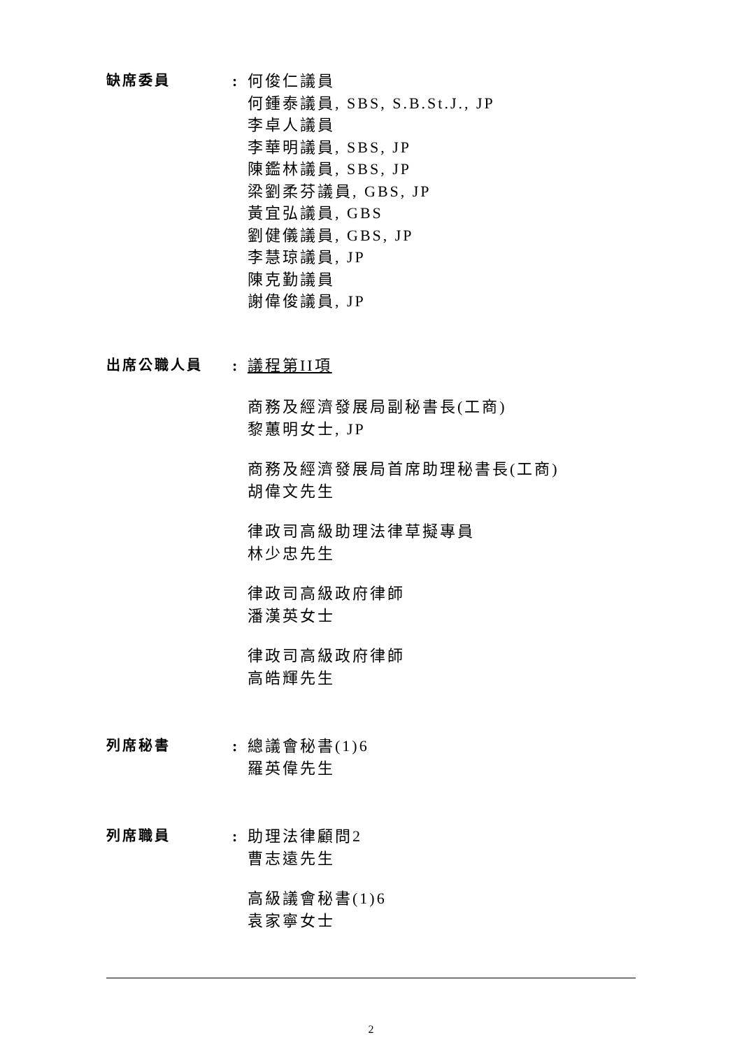缺席委員 : 何俊仁議員
何鍾泰議員, SBS, S.B.St.J., JP
李卓人議員
李華明議員, SBS, JP
陳鑑林議員, SBS, JP
梁劉柔芬議員, GBS, JP
黃宜弘議員, GBS
劉健儀議員, GBS, JP
李慧琼議員, JP
陳克勤議員
謝偉俊議員, JP
出席公職人員 : 議程第II項
商務及經濟發展局副秘書長(工商)
黎蕙明女士, JP
商務及經濟發展局首席助理秘書長(工商)
胡偉文先生
律政司高級助理法律草擬專員
林少忠先生
律政司高級政府律師
潘漢英女士
律政司高級政府律師
高皓輝先生
列席秘書 : 總議會秘書(1)6
羅英偉先生
列席職員 : 助理法律顧問2
曹志遠先生
高級議會秘書(1)6
袁家寧女士
2